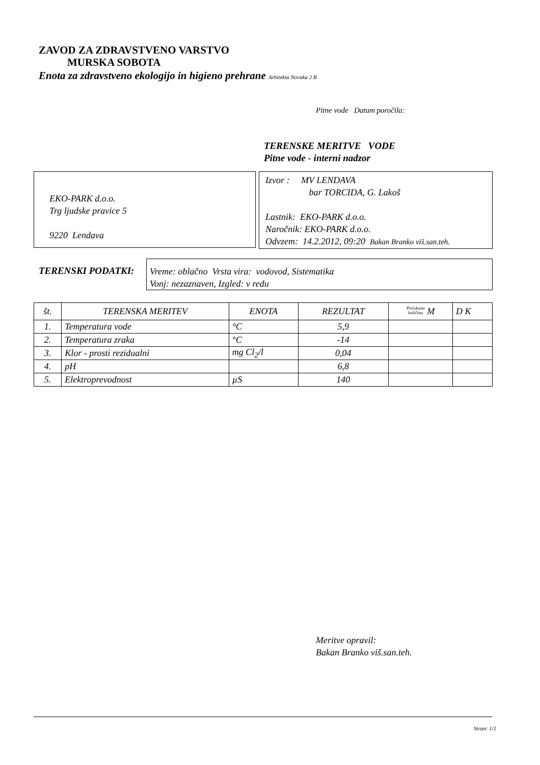ZAVOD ZA ZDRAVSTVENO VARSTVO
MURSKA SOBOTA
Enota za zdravstveno ekologijo in higieno prehrane Arhitekta Novaka 2 B
Pitne vode Datum poročila:
TERENSKE MERITVE VODE
Pitne vode - interni nadzor
EKO-PARK d.o.o.
Trg ljudske pravice 5
9220 Lendava
Izvor : MV LENDAVA
bar TORCIDA, G. Lakoš
Lastnik: EKO-PARK d.o.o.
Naročnik: EKO-PARK d.o.o.
Odvzem: 14.2.2012, 09:20 Bakan Branko viš.san.teh.
TERENSKI PODATKI:
Vreme: oblačno Vrsta vira: vodovod, Sistematika
Vonj: nezaznaven, Izgled: v redu
| št. | TERENSKA MERITEV | ENOTA | REZULTAT | Preiskana količina M | D K |
| --- | --- | --- | --- | --- | --- |
| 1. | Temperatura vode | °C | 5,9 | | |
| 2. | Temperatura zraka | °C | -14 | | |
| 3. | Klor - prosti rezidualni | mg Cl<sub>2</sub>/l | 0,04 | | |
| 4. | pH | | 6,8 | | |
| 5. | Elektroprevodnost | µS | 140 | | |
Meritve opravil:
Bakan Branko viš.san.teh.
Stran: 1/1